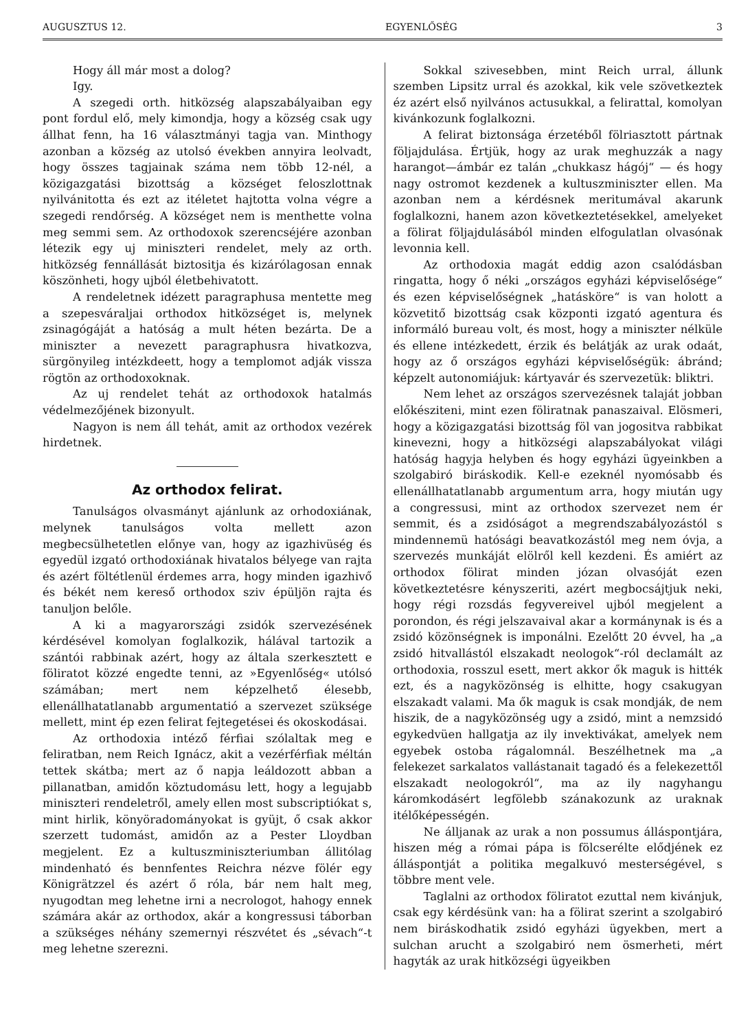AUGUSZTUS 12. EGYENLŐSÉG 3
Hogy áll már most a dolog?
Igy.
A szegedi orth. hitközség alapszabályaiban egy pont fordul elő, mely kimondja, hogy a község csak ugy állhat fenn, ha 16 választmányi tagja van. Minthogy azonban a község az utolsó években annyira leolvadt, hogy összes tagjainak száma nem több 12-nél, a közigazgatási bizottság a községet feloszlottnak nyilvánitotta és ezt az itéletet hajtotta volna végre a szegedi rendőrség. A községet nem is menthette volna meg semmi sem. Az orthodoxok szerencséjére azonban létezik egy uj miniszteri rendelet, mely az orth. hitközség fennállását biztositja és kizárólagosan ennak köszönheti, hogy ujból életbehivatott.
A rendeletnek idézett paragraphusa mentette meg a szepesváraljai orthodox hitközséget is, melynek zsinagógáját a hatóság a mult héten bezárta. De a miniszter a nevezett paragraphusra hivatkozva, sürgönyileg intézkdeett, hogy a templomot adják vissza rögtön az orthodoxoknak.
Az uj rendelet tehát az orthodoxok hatalmás védelmezőjének bizonyult.
Nagyon is nem áll tehát, amit az orthodox vezérek hirdetnek.
Az orthodox felirat.
Tanulságos olvasmányt ajánlunk az orhodoxiának, melynek tanulságos volta mellett azon megbecsülhetetlen előnye van, hogy az igazhivüség és egyedül izgató orthodoxiának hivatalos bélyege van rajta és azért föltétlenül érdemes arra, hogy minden igazhivő és békét nem kereső orthodox sziv épüljön rajta és tanuljon belőle.
A ki a magyarországi zsidók szervezésének kérdésével komolyan foglalkozik, hálával tartozik a szántói rabbinak azért, hogy az általa szerkesztett e föliratot közzé engedte tenni, az »Egyenlőség« utólsó számában; mert nem képzelhető élesebb, ellenállhatatlanabb argumentatió a szervezet szüksége mellett, mint ép ezen felirat fejtegetései és okoskodásai.
Az orthodoxia intéző férfiai szólaltak meg e feliratban, nem Reich Ignácz, akit a vezérférfiak méltán tettek skátba; mert az ő napja leáldozott abban a pillanatban, amidőn köztudomásu lett, hogy a legujabb miniszteri rendeletről, amely ellen most subscriptiókat s, mint hirlik, könyöradományokat is gyüjt, ő csak akkor szerzett tudomást, amidőn az a Pester Lloydban megjelent. Ez a kultuszminiszteriumban állitólag mindenható és bennfentes Reichra nézve fölér egy Königrätzzel és azért ő róla, bár nem halt meg, nyugodtan meg lehetne irni a necrologot, hahogy ennek számára akár az orthodox, akár a kongressusi táborban a szükséges néhány szemernyi részvétet és „sévach“-t meg lehetne szerezni.
Sokkal szivesebben, mint Reich urral, állunk szemben Lipsitz urral és azokkal, kik vele szövetkeztek éz azért első nyilvános actusukkal, a felirattal, komolyan kivánkozunk foglalkozni.
A felirat biztonsága érzetéből fölriasztott pártnak följajdulása. Értjük, hogy az urak meghuzzák a nagy harangot—ámbár ez talán „chukkasz hágój“ — és hogy nagy ostromot kezdenek a kultuszminiszter ellen. Ma azonban nem a kérdésnek meritumával akarunk foglalkozni, hanem azon következtetésekkel, amelyeket a fölirat följajdulásából minden elfogulatlan olvasónak levonnia kell.
Az orthodoxia magát eddig azon csalódásban ringatta, hogy ő néki „országos egyházi képviselősége“ és ezen képviselőségnek „hatásköre“ is van holott a közvetitő bizottság csak központi izgató agentura és informáló bureau volt, és most, hogy a miniszter nélküle és ellene intézkedett, érzik és belátják az urak odaát, hogy az ő országos egyházi képviselőségük: ábránd; képzelt autonomiájuk: kártyavár és szervezetük: bliktri.
Nem lehet az országos szervezésnek talaját jobban előkésziteni, mint ezen föliratnak panaszaival. Elösmeri, hogy a közigazgatási bizottság föl van jogositva rabbikat kinevezni, hogy a hitközségi alapszabályokat világi hatóság hagyja helyben és hogy egyházi ügyeinkben a szolgabiró biráskodik. Kell-e ezeknél nyomósabb és ellenállhatatlanabb argumentum arra, hogy miután ugy a congressusi, mint az orthodox szervezet nem ér semmit, és a zsidóságot a megrendszabályozástól s mindennemü hatósági beavatkozástól meg nem óvja, a szervezés munkáját elölről kell kezdeni. És amiért az orthodox fölirat minden józan olvasóját ezen következtetésre kényszeriti, azért megbocsájtjuk neki, hogy régi rozsdás fegyvereivel ujból megjelent a porondon, és régi jelszavaival akar a kormánynak is és a zsidó közönségnek is imponálni. Ezelőtt 20 évvel, ha „a zsidó hitvallástól elszakadt neologok“-ról declamált az orthodoxia, rosszul esett, mert akkor ők maguk is hitték ezt, és a nagyközönség is elhitte, hogy csakugyan elszakadt valami. Ma ők maguk is csak mondják, de nem hiszik, de a nagyközönség ugy a zsidó, mint a nemzsidó egykedvüen hallgatja az ily invektivákat, amelyek nem egyebek ostoba rágalomnál. Beszélhetnek ma „a felekezet sarkalatos vallástanait tagadó és a felekezettől elszakadt neologokról“, ma az ily nagyhangu káromkodásért legfölebb szánakozunk az uraknak itélőképességén.
Ne álljanak az urak a non possumus álláspontjára, hiszen még a római pápa is fölcserélte elődjének ez álláspontját a politika megalkuvó mesterségével, s többre ment vele.
Taglalni az orthodox föliratot ezuttal nem kivánjuk, csak egy kérdésünk van: ha a fölirat szerint a szolgabiró nem biráskodhatik zsidó egyházi ügyekben, mert a sulchan arucht a szolgabiró nem ösmerheti, mért hagyták az urak hitközségi ügyeikben